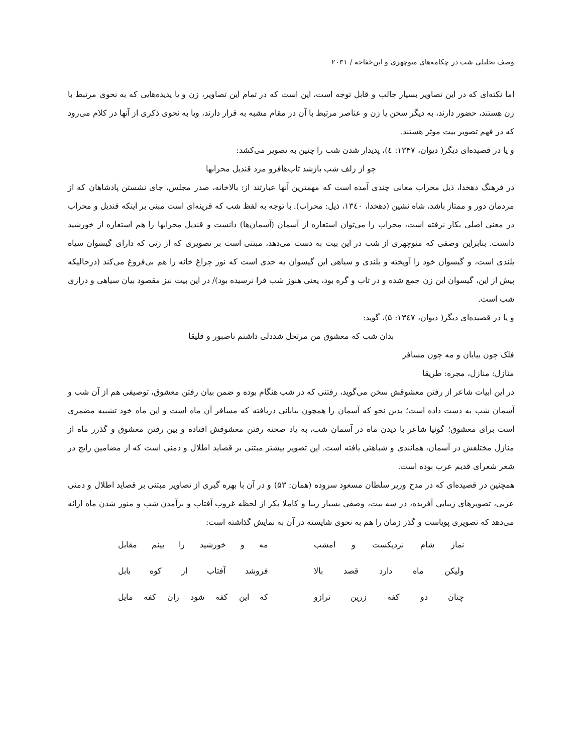وصف تحلیلی شب در چکامه‌های منوچهری و ابن‌خفاجه / ۲۰۳۱
اما نکته‌ای که در این تصاویر بسیار جالب و قابل توجه است، این است که در تمام این تصاویر، زن و یا پدیده‌هایی که به نحوی مرتبط با زن هستند، حضور دارند، به دیگر سخن یا زن و عناصر مرتبط با آن در مقام مشبه به قرار دارند، ویا به نحوی ذکری از آنها در کلام می‌رود که در فهم تصویر بیت موثر هستند.
و یا در قصیده‌ای دیگر( دیوان، ۱۳۴۷: ٤)، پدیدار شدن شب را چنین به تصویر می‌کشد:
چو از زلف شب بازشد تاب‌هافرو مرد قندیل محرابها
در فرهنگ دهخدا، ذیل محراب معانی چندی آمده است که مهمترین آنها عبارتند از: بالاخانه، صدر مجلس، جای نشستن پادشاهان که از مردمان دور و ممتاز باشد، شاه نشین (دهخدا، ۱۳٤۰، ذیل: محراب). با توجه به لفظ شب که قرینه‌ای است مبنی بر اینکه قندیل و محراب در معنی اصلی بکار نرفته است، محراب را می‌توان استعاره از آسمان (آسمان‌ها) دانست و قندیل محرابها را هم استعاره از خورشید دانست. بنابراین وصفی که منوچهری از شب در این بیت به دست می‌دهد، مبتنی است بر تصویری که از زنی که دارای گیسوان سیاه بلندی است، و گیسوان خود را آویخته و بلندی و سیاهی این گیسوان به حدی است که نور چراغ خانه را هم بی‌فروغ می‌کند (درحالیکه پیش از این، گیسوان این زن جمع شده و در تاب و گره بود، یعنی هنوز شب فرا نرسیده بود)/ در این بیت نیز مقصود بیان سیاهی و درازی شب است.
و یا در قصیده‌ای دیگر( دیوان، ۱۳٤۷: ۵)، گوید:
بدان شب که معشوق من مرتحل شددلی داشتم ناصبور و قلیقا
فلک چون بیابان و مه چون مسافر
منازل: منازل، مجره: طریقا
در این ابیات شاعر از رفتن معشوقش سخن می‌گوید، رفتنی که در شب هنگام بوده و ضمن بیان رفتن معشوق، توصیفی هم از آن شب و آسمان شب به دست داده است؛ بدین نحو که آسمان را همچون بیابانی دریافته که مسافر آن ماه است و این ماه خود تشبیه مضمری است برای معشوق؛ گوئیا شاعر با دیدن ماه در آسمان شب، به یاد صحنه رفتن معشوقش افتاده و بین رفتن معشوق و گذرر ماه از منازل مختلفش در آسمان، همانندی و شباهتی یافته است. این تصویر بیشتر مبتنی بر قصاید اطلال و دمنی است که از مضامین رایج در شعر شعرای قدیم عرب بوده است.
همچنین در قصیده‌ای که در مدح وزیر سلطان مسعود سروده (همان: ۵۳) و در آن با بهره گیری از تصاویر مبتنی بر قصاید اطلال و دمنی عربی، تصویرهای زیبایی آفریده، در سه بیت، وصفی بسیار زیبا و کاملا بکر از لحظه غروب آفتاب و برآمدن شب و منور شدن ماه ارائه می‌دهد که تصویری پویاست و گذر زمان را هم به نحوی شایسته در آن به نمایش گذاشته است:
نماز شام نزدیکست و امشب مه و خورشید را بینم مقابل
ولیکن ماه دارد قصد بالا فروشد آفتاب از کوه بابل
چنان دو کفه زرین ترازو که این کفه شود زان کفه مایل